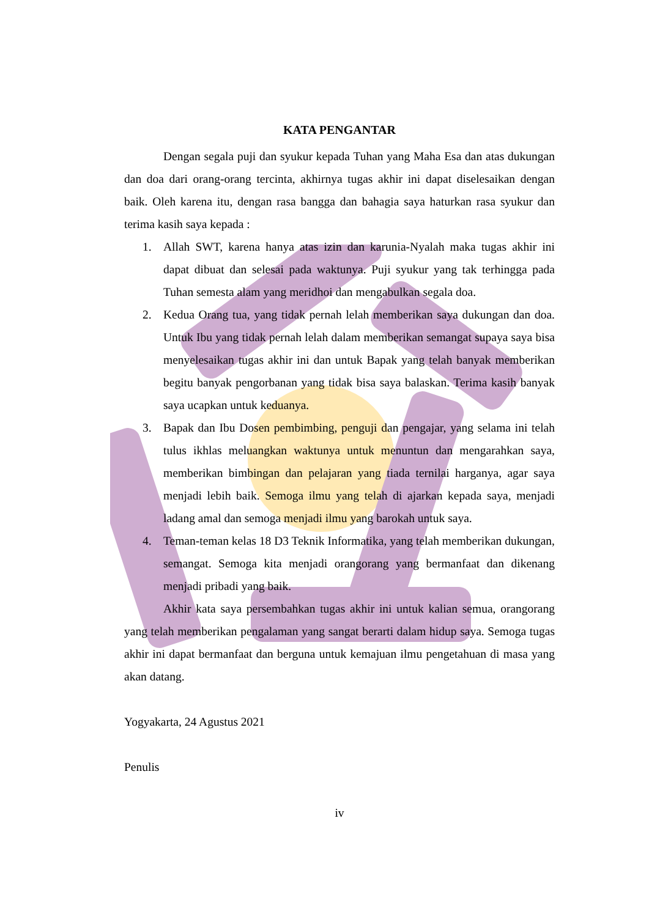KATA PENGANTAR
Dengan segala puji dan syukur kepada Tuhan yang Maha Esa dan atas dukungan dan doa dari orang-orang tercinta, akhirnya tugas akhir ini dapat diselesaikan dengan baik. Oleh karena itu, dengan rasa bangga dan bahagia saya haturkan rasa syukur dan terima kasih saya kepada :
1. Allah SWT, karena hanya atas izin dan karunia-Nyalah maka tugas akhir ini dapat dibuat dan selesai pada waktunya. Puji syukur yang tak terhingga pada Tuhan semesta alam yang meridhoi dan mengabulkan segala doa.
2. Kedua Orang tua, yang tidak pernah lelah memberikan saya dukungan dan doa. Untuk Ibu yang tidak pernah lelah dalam memberikan semangat supaya saya bisa menyelesaikan tugas akhir ini dan untuk Bapak yang telah banyak memberikan begitu banyak pengorbanan yang tidak bisa saya balaskan. Terima kasih banyak saya ucapkan untuk keduanya.
3. Bapak dan Ibu Dosen pembimbing, penguji dan pengajar, yang selama ini telah tulus ikhlas meluangkan waktunya untuk menuntun dan mengarahkan saya, memberikan bimbingan dan pelajaran yang tiada ternilai harganya, agar saya menjadi lebih baik. Semoga ilmu yang telah di ajarkan kepada saya, menjadi ladang amal dan semoga menjadi ilmu yang barokah untuk saya.
4. Teman-teman kelas 18 D3 Teknik Informatika, yang telah memberikan dukungan, semangat. Semoga kita menjadi orangorang yang bermanfaat dan dikenang menjadi pribadi yang baik.
Akhir kata saya persembahkan tugas akhir ini untuk kalian semua, orangorang yang telah memberikan pengalaman yang sangat berarti dalam hidup saya. Semoga tugas akhir ini dapat bermanfaat dan berguna untuk kemajuan ilmu pengetahuan di masa yang akan datang.
Yogyakarta, 24 Agustus 2021
Penulis
iv